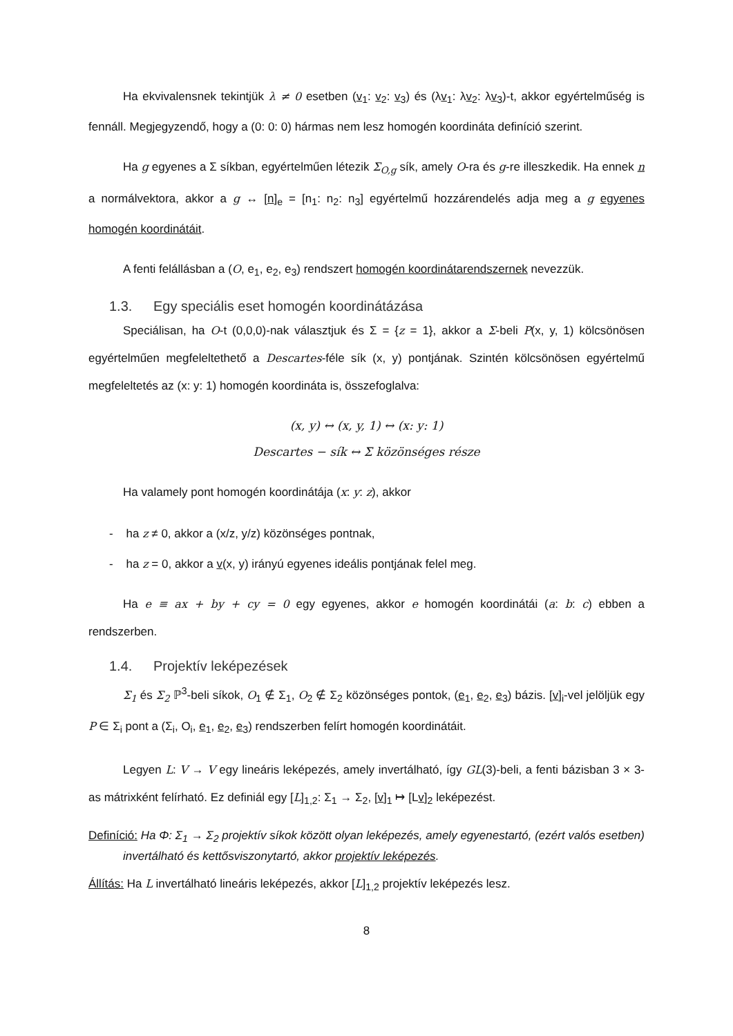Ha ekvivalensnek tekintjük λ ≠ 0 esetben (v<sub>1</sub>: v<sub>2</sub>: v<sub>3</sub>) és (λv<sub>1</sub>: λv<sub>2</sub>: λv<sub>3</sub>)-t, akkor egyértelműség is fennáll. Megjegyzendő, hogy a (0: 0: 0) hármas nem lesz homogén koordináta definíció szerint.
Ha g egyenes a Σ síkban, egyértelműen létezik Σ<sub>O,g</sub> sík, amely O-ra és g-re illeszkedik. Ha ennek n a normálvektora, akkor a g ↔ [n]<sub>e</sub> = [n<sub>1</sub>: n<sub>2</sub>: n<sub>3</sub>] egyértelmű hozzárendelés adja meg a g egyenes homogén koordinátáit.
A fenti felállásban a (O, e<sub>1</sub>, e<sub>2</sub>, e<sub>3</sub>) rendszert homogén koordinátarendszernek nevezzük.
1.3. Egy speciális eset homogén koordinátázása
Speciálisan, ha O-t (0,0,0)-nak választjuk és Σ = {z = 1}, akkor a Σ-beli P(x, y, 1) kölcsönösen egyértelműen megfeleltethető a Descartes-féle sík (x, y) pontjának. Szintén kölcsönösen egyértelmű megfeleltetés az (x: y: 1) homogén koordináta is, összefoglalva:
(x, y) ↔ (x, y, 1) ↔ (x: y: 1)
Descartes − sík ↔ Σ közönséges része
Ha valamely pont homogén koordinátája (x: y: z), akkor
- ha z ≠ 0, akkor a (x/z, y/z) közönséges pontnak,
- ha z = 0, akkor a v(x, y) irányú egyenes ideális pontjának felel meg.
Ha e ≡ ax + by + cy = 0 egy egyenes, akkor e homogén koordinátái (a: b: c) ebben a rendszerben.
1.4. Projektív leképezések
Σ<sub>1</sub> és Σ<sub>2</sub> ℙ<sup>3</sup>-beli síkok, O<sub>1</sub> ∉ Σ<sub>1</sub>, O<sub>2</sub> ∉ Σ<sub>2</sub> közönséges pontok, (e<sub>1</sub>, e<sub>2</sub>, e<sub>3</sub>) bázis. [v]<sub>i</sub>-vel jelöljük egy P ∈ Σ<sub>i</sub> pont a (Σ<sub>i</sub>, O<sub>i</sub>, e<sub>1</sub>, e<sub>2</sub>, e<sub>3</sub>) rendszerben felírt homogén koordinátáit.
Legyen L: V → V egy lineáris leképezés, amely invertálható, így GL(3)-beli, a fenti bázisban 3 × 3-as mátrixként felírható. Ez definiál egy [L]<sub>1,2</sub>: Σ<sub>1</sub> → Σ<sub>2</sub>, [v]<sub>1</sub> ↦ [Lv]<sub>2</sub> leképezést.
Definíció: Ha Φ: Σ<sub>1</sub> → Σ<sub>2</sub> projektív síkok között olyan leképezés, amely egyenestartó, (ezért valós esetben) invertálható és kettősviszonytartó, akkor projektív leképezés.
Állítás: Ha L invertálható lineáris leképezés, akkor [L]<sub>1,2</sub> projektív leképezés lesz.
8